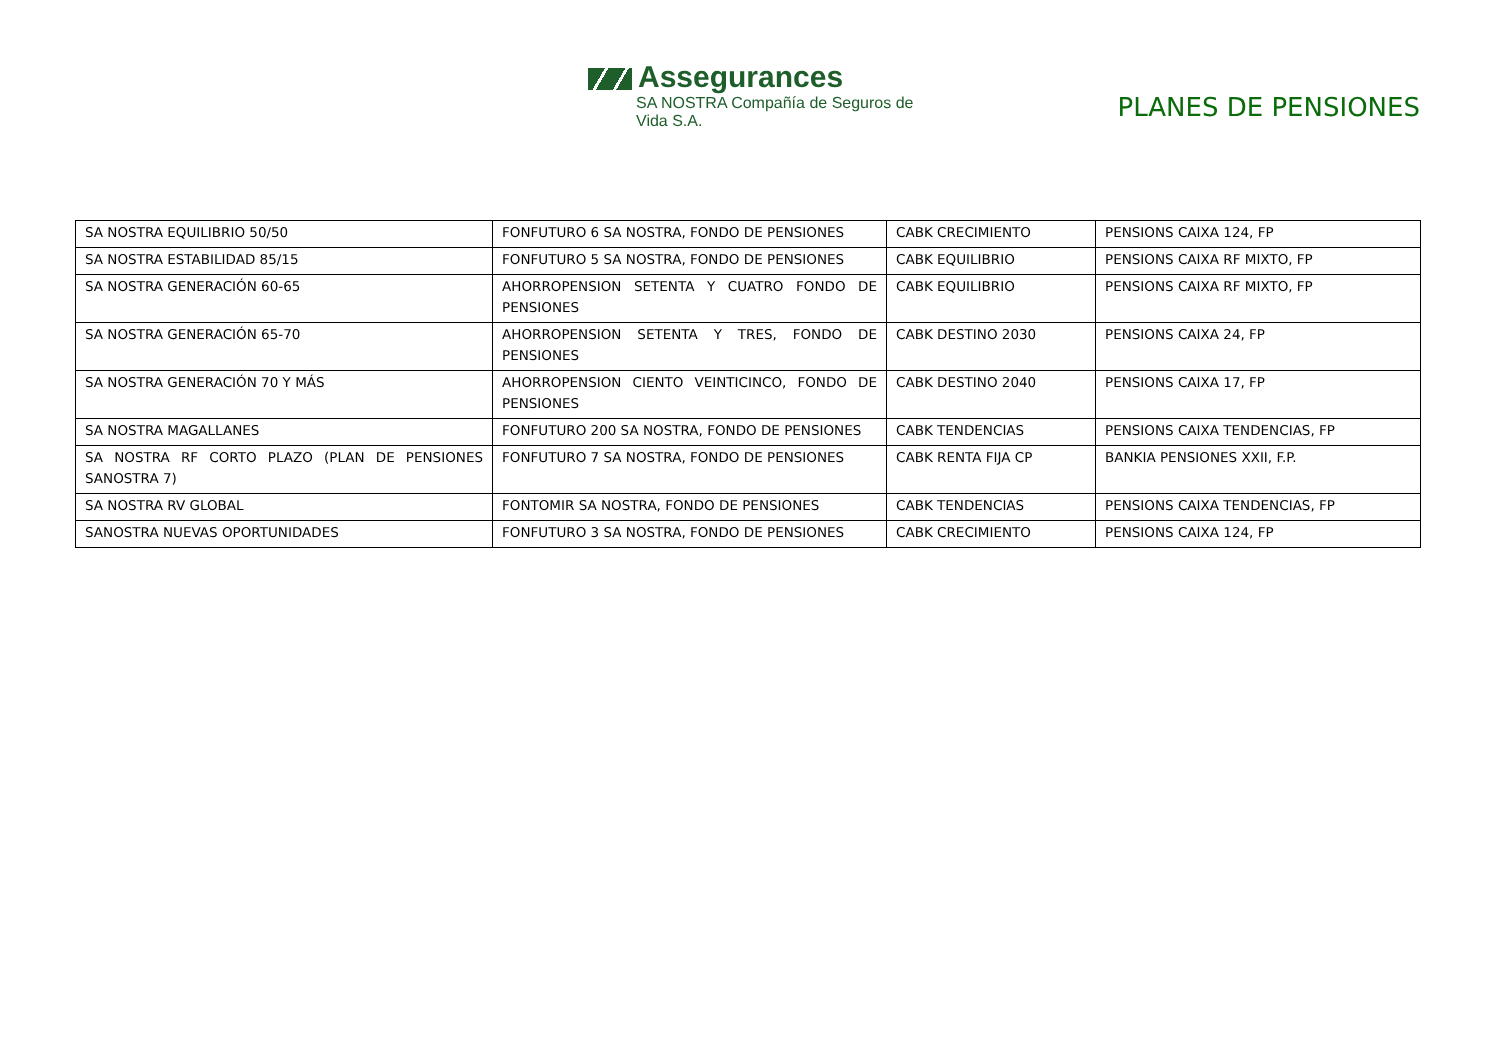Assegurances
SA NOSTRA Compañía de Seguros de Vida S.A.
PLANES DE PENSIONES
| SA NOSTRA EQUILIBRIO 50/50 | FONFUTURO 6 SA NOSTRA, FONDO DE PENSIONES | CABK CRECIMIENTO | PENSIONS CAIXA 124, FP |
| SA NOSTRA ESTABILIDAD 85/15 | FONFUTURO 5 SA NOSTRA, FONDO DE PENSIONES | CABK EQUILIBRIO | PENSIONS CAIXA RF MIXTO, FP |
| SA NOSTRA GENERACIÓN 60-65 | AHORROPENSION SETENTA Y CUATRO FONDO DE PENSIONES | CABK EQUILIBRIO | PENSIONS CAIXA RF MIXTO, FP |
| SA NOSTRA GENERACIÓN 65-70 | AHORROPENSION SETENTA Y TRES, FONDO DE PENSIONES | CABK DESTINO 2030 | PENSIONS CAIXA 24, FP |
| SA NOSTRA GENERACIÓN 70 Y MÁS | AHORROPENSION CIENTO VEINTICINCO, FONDO DE PENSIONES | CABK DESTINO 2040 | PENSIONS CAIXA 17, FP |
| SA NOSTRA MAGALLANES | FONFUTURO 200 SA NOSTRA, FONDO DE PENSIONES | CABK TENDENCIAS | PENSIONS CAIXA TENDENCIAS, FP |
| SA NOSTRA RF CORTO PLAZO (PLAN DE PENSIONES SANOSTRA 7) | FONFUTURO 7 SA NOSTRA, FONDO DE PENSIONES | CABK RENTA FIJA CP | BANKIA PENSIONES XXII, F.P. |
| SA NOSTRA RV GLOBAL | FONTOMIR SA NOSTRA, FONDO DE PENSIONES | CABK TENDENCIAS | PENSIONS CAIXA TENDENCIAS, FP |
| SANOSTRA NUEVAS OPORTUNIDADES | FONFUTURO 3 SA NOSTRA, FONDO DE PENSIONES | CABK CRECIMIENTO | PENSIONS CAIXA 124, FP |